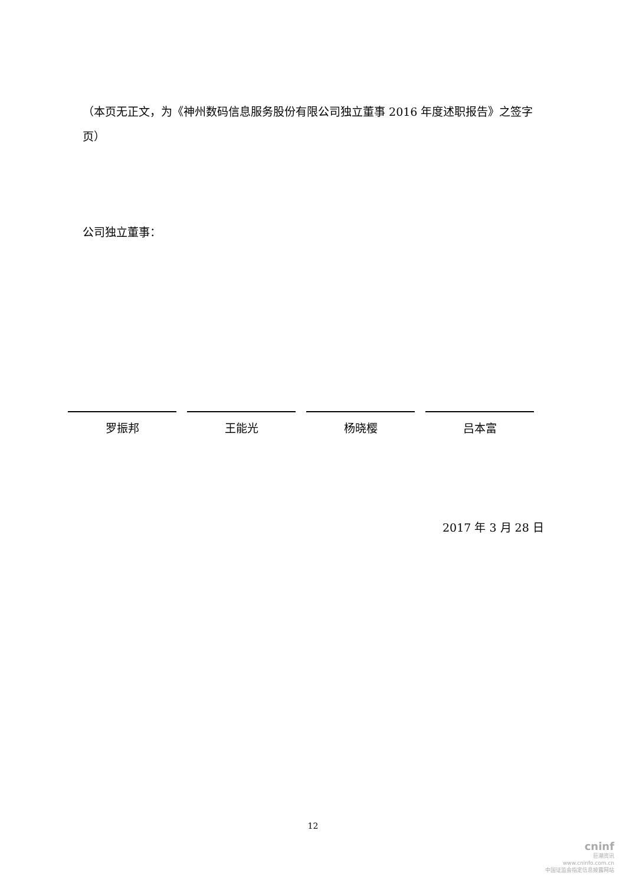（本页无正文，为《神州数码信息服务股份有限公司独立董事 2016 年度述职报告》之签字页）
公司独立董事：
罗振邦 王能光 杨晓樱 吕本富
2017 年 3 月 28 日
12
cninf
巨潮资讯
www.cninfo.com.cn
中国证监会指定信息披露网站